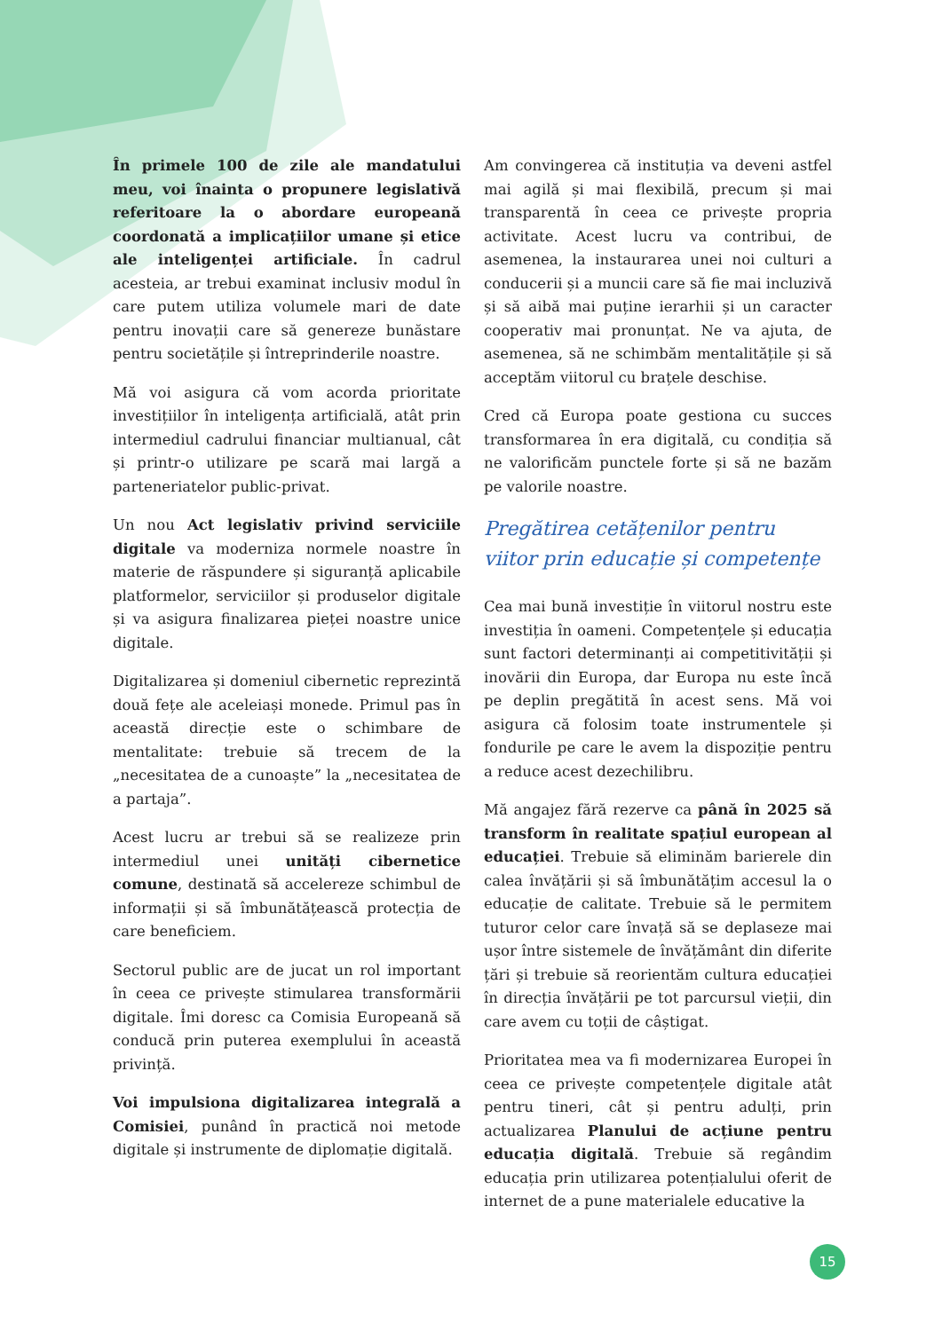În primele 100 de zile ale mandatului meu, voi înainta o propunere legislativă referitoare la o abordare europeană coordonată a implicațiilor umane și etice ale inteligenței artificiale. În cadrul acesteia, ar trebui examinat inclusiv modul în care putem utiliza volumele mari de date pentru inovații care să genereze bunăstare pentru societățile și întreprinderile noastre.
Mă voi asigura că vom acorda prioritate investițiilor în inteligența artificială, atât prin intermediul cadrului financiar multianual, cât și printr-o utilizare pe scară mai largă a parteneriatelor public-privat.
Un nou Act legislativ privind serviciile digitale va moderniza normele noastre în materie de răspundere și siguranță aplicabile platformelor, serviciilor și produselor digitale și va asigura finalizarea pieței noastre unice digitale.
Digitalizarea și domeniul cibernetic reprezintă două fețe ale aceleiași monede. Primul pas în această direcție este o schimbare de mentalitate: trebuie să trecem de la „necesitatea de a cunoaște” la „necesitatea de a partaja”.
Acest lucru ar trebui să se realizeze prin intermediul unei unități cibernetice comune, destinată să accelereze schimbul de informații și să îmbunătățească protecția de care beneficiem.
Sectorul public are de jucat un rol important în ceea ce privește stimularea transformării digitale. Îmi doresc ca Comisia Europeană să conducă prin puterea exemplului în această privință.
Voi impulsiona digitalizarea integrală a Comisiei, punând în practică noi metode digitale și instrumente de diplomație digitală.
Am convingerea că instituția va deveni astfel mai agilă și mai flexibilă, precum și mai transparentă în ceea ce privește propria activitate. Acest lucru va contribui, de asemenea, la instaurarea unei noi culturi a conducerii și a muncii care să fie mai incluzivă și să aibă mai puține ierarhii și un caracter cooperativ mai pronunțat. Ne va ajuta, de asemenea, să ne schimbăm mentalitățile și să acceptăm viitorul cu brațele deschise.
Cred că Europa poate gestiona cu succes transformarea în era digitală, cu condiția să ne valorificăm punctele forte și să ne bazăm pe valorile noastre.
Pregătirea cetățenilor pentru viitor prin educație și competențe
Cea mai bună investiție în viitorul nostru este investiția în oameni. Competențele și educația sunt factori determinanți ai competitivității și inovării din Europa, dar Europa nu este încă pe deplin pregătită în acest sens. Mă voi asigura că folosim toate instrumentele și fondurile pe care le avem la dispoziție pentru a reduce acest dezechilibru.
Mă angajez fără rezerve ca până în 2025 să transform în realitate spațiul european al educației. Trebuie să eliminăm barierele din calea învățării și să îmbunătățim accesul la o educație de calitate. Trebuie să le permitem tuturor celor care învață să se deplaseze mai ușor între sistemele de învățământ din diferite țări și trebuie să reorientăm cultura educației în direcția învățării pe tot parcursul vieții, din care avem cu toții de câștigat.
Prioritatea mea va fi modernizarea Europei în ceea ce privește competențele digitale atât pentru tineri, cât și pentru adulți, prin actualizarea Planului de acțiune pentru educația digitală. Trebuie să regândim educația prin utilizarea potențialului oferit de internet de a pune materialele educative la
15